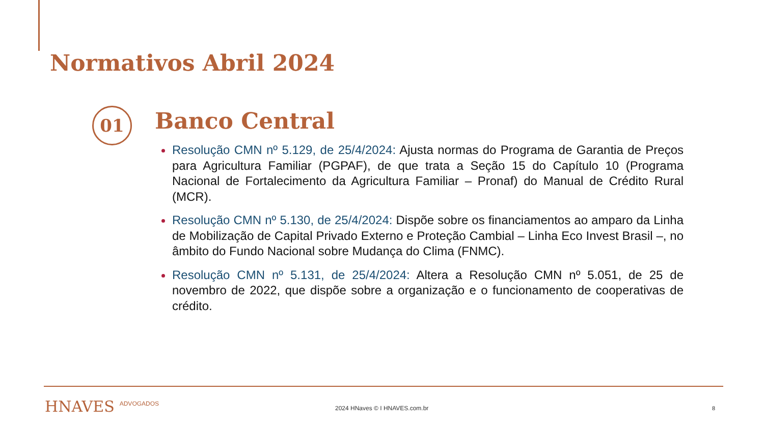Normativos Abril 2024
01 Banco Central
Resolução CMN nº 5.129, de 25/4/2024: Ajusta normas do Programa de Garantia de Preços para Agricultura Familiar (PGPAF), de que trata a Seção 15 do Capítulo 10 (Programa Nacional de Fortalecimento da Agricultura Familiar – Pronaf) do Manual de Crédito Rural (MCR).
Resolução CMN nº 5.130, de 25/4/2024: Dispõe sobre os financiamentos ao amparo da Linha de Mobilização de Capital Privado Externo e Proteção Cambial – Linha Eco Invest Brasil –, no âmbito do Fundo Nacional sobre Mudança do Clima (FNMC).
Resolução CMN nº 5.131, de 25/4/2024: Altera a Resolução CMN nº 5.051, de 25 de novembro de 2022, que dispõe sobre a organização e o funcionamento de cooperativas de crédito.
HNAVES ADVOGADOS 2024 HNaves © I HNAVES.com.br 8